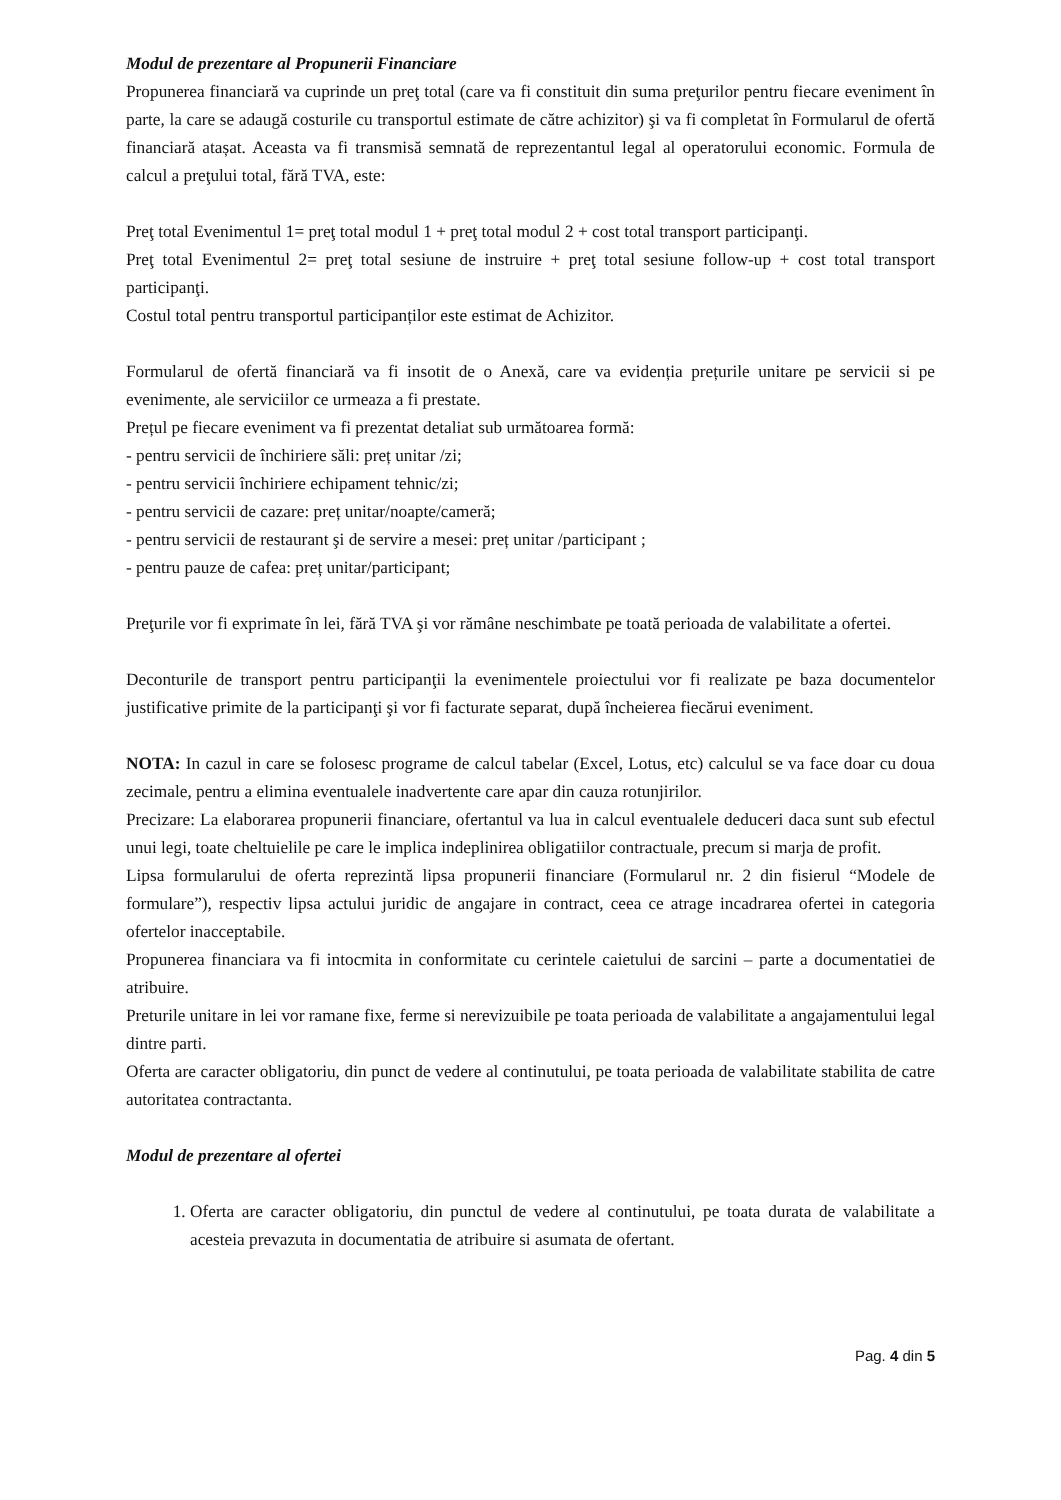Modul de prezentare al Propunerii Financiare
Propunerea financiară va cuprinde un preţ total (care va fi constituit din suma preţurilor pentru fiecare eveniment în parte, la care se adaugă costurile cu transportul estimate de către achizitor) şi va fi completat în Formularul de ofertă financiară atașat. Aceasta va fi transmisă semnată de reprezentantul legal al operatorului economic. Formula de calcul a preţului total, fără TVA, este:
Preţ total Evenimentul 1= preţ total modul 1 + preţ total modul 2 + cost total transport participanţi.
Preţ total Evenimentul 2= preţ total sesiune de instruire + preţ total sesiune follow-up + cost total transport participanţi.
Costul total pentru transportul participanților este estimat de Achizitor.
Formularul de ofertă financiară va fi insotit de o Anexă, care va evidenția prețurile unitare pe servicii si pe evenimente, ale serviciilor ce urmeaza a fi prestate.
Prețul pe fiecare eveniment va fi prezentat detaliat sub următoarea formă:
- pentru servicii de închiriere săli: preț unitar /zi;
- pentru servicii închiriere echipament tehnic/zi;
- pentru servicii de cazare: preț unitar/noapte/cameră;
- pentru servicii de restaurant şi de servire a mesei: preț unitar /participant ;
- pentru pauze de cafea: preț unitar/participant;
Preţurile vor fi exprimate în lei, fără TVA şi vor rămâne neschimbate pe toată perioada de valabilitate a ofertei.
Deconturile de transport pentru participanţii la evenimentele proiectului vor fi realizate pe baza documentelor justificative primite de la participanţi şi vor fi facturate separat, după încheierea fiecărui eveniment.
NOTA: In cazul in care se folosesc programe de calcul tabelar (Excel, Lotus, etc) calculul se va face doar cu doua zecimale, pentru a elimina eventualele inadvertente care apar din cauza rotunjirilor.
Precizare: La elaborarea propunerii financiare, ofertantul va lua in calcul eventualele deduceri daca sunt sub efectul unui legi, toate cheltuielile pe care le implica indeplinirea obligatiilor contractuale, precum si marja de profit.
Lipsa formularului de oferta reprezintă lipsa propunerii financiare (Formularul nr. 2 din fisierul “Modele de formulare”), respectiv lipsa actului juridic de angajare in contract, ceea ce atrage incadrarea ofertei in categoria ofertelor inacceptabile.
Propunerea financiara va fi intocmita in conformitate cu cerintele caietului de sarcini – parte a documentatiei de atribuire.
Preturile unitare in lei vor ramane fixe, ferme si nerevizuibile pe toata perioada de valabilitate a angajamentului legal dintre parti.
Oferta are caracter obligatoriu, din punct de vedere al continutului, pe toata perioada de valabilitate stabilita de catre autoritatea contractanta.
Modul de prezentare al ofertei
1. Oferta are caracter obligatoriu, din punctul de vedere al continutului, pe toata durata de valabilitate a acesteia prevazuta in documentatia de atribuire si asumata de ofertant.
Pag. 4 din 5